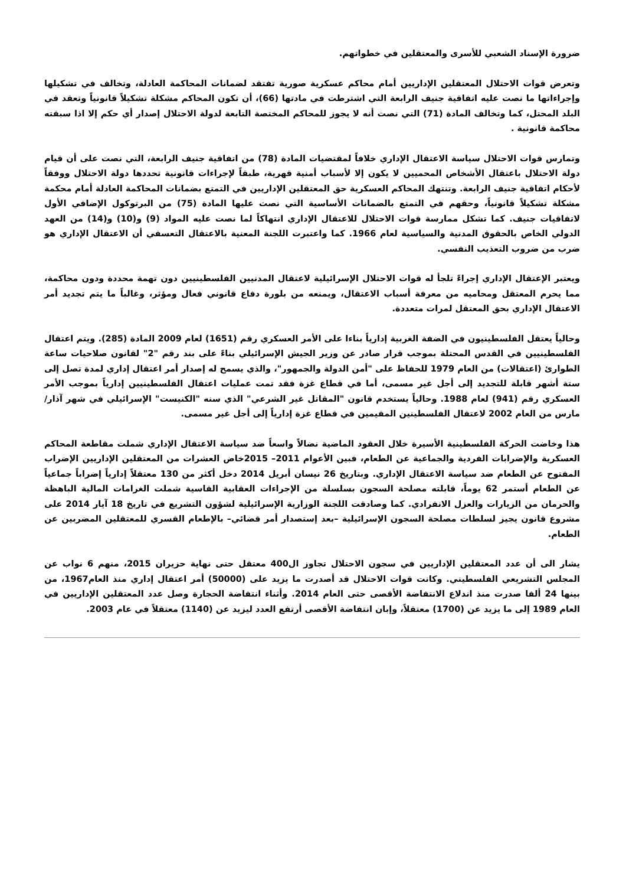ضرورة الإسناد الشعبي للأسرى والمعتقلين في خطواتهم.
وتعرض قوات الاحتلال المعتقلين الإداريين أمام محاكم عسكرية صورية تفتقد لضمانات المحاكمة العادلة، وتخالف في تشكيلها وإجراءاتها ما نصت عليه اتفاقية جنيف الرابعة التي اشترطت في مادتها (66)، أن تكون المحاكم مشكلة تشكيلاً قانونياً وتعقد في البلد المحتل، كما وتخالف المادة (71) التي نصت أنه لا يجوز للمحاكم المختصة التابعة لدولة الاحتلال إصدار أي حكم إلا اذا سبقته محاكمة قانونية .
وتمارس قوات الاحتلال سياسة الاعتقال الإداري خلافاً لمقتضيات المادة (78) من اتفاقية جنيف الرابعة، التي نصت على أن قيام دولة الاحتلال باعتقال الأشخاص المحميين لا يكون إلا لأسباب أمنية قهرية، طبقاً لإجراءات قانونية تحددها دولة الاحتلال ووفقاً لأحكام اتفاقية جنيف الرابعة. وتنتهك المحاكم العسكرية حق المعتقلين الإداريين في التمتع بضمانات المحاكمة العادلة أمام محكمة مشكلة تشكيلاً قانونياً، وحقهم في التمتع بالضمانات الأساسية التي نصت عليها المادة (75) من البرتوكول الإضافي الأول لاتفاقيات جنيف. كما تشكل ممارسة قوات الاحتلال للاعتقال الإداري انتهاكاً لما نصت عليه المواد (9) و(10) و(14) من العهد الدولي الخاص بالحقوق المدنية والسياسية لعام 1966. كما واعتبرت اللجنة المعنية بالاعتقال التعسفي أن الاعتقال الإداري هو ضرب من ضروب التعذيب النفسي.
ويعتبر الإعتقال الإداري إجراءً تلجأ له قوات الاحتلال الإسرائيلية لاعتقال المدنيين الفلسطينيين دون تهمة محددة ودون محاكمة، مما يحرم المعتقل ومحاميه من معرفة أسباب الاعتقال، ويمنعه من بلورة دفاع قانوني فعال ومؤثر، وغالباً ما يتم تجديد أمر الاعتقال الإداري بحق المعتقل لمرات متعددة.
وحالياً يعتقل الفلسطينيون في الضفة الغربية إدارياً بناءا على الأمر العسكري رقم (1651) لعام 2009 المادة (285). ويتم اعتقال الفلسطينيين في القدس المحتلة بموجب قرار صادر عن وزير الجيش الإسرائيلي بناءً على بند رقم "2" لقانون صلاحيات ساعة الطوارئ (اعتقالات) من العام 1979 للحفاظ على "أمن الدولة والجمهور"، والذي يسمح له إصدار أمر اعتقال إداري لمدة تصل إلى ستة أشهر قابلة للتجديد إلى أجل غير مسمى، أما في قطاع غزة فقد تمت عمليات اعتقال الفلسطينيين إدارياً بموجب الأمر العسكري رقم (941) لعام 1988. وحالياً يستخدم قانون "المقاتل غير الشرعي" الذي سنه "الكنيست" الإسرائيلي في شهر آذار/مارس من العام 2002 لاعتقال الفلسطينين المقيمين في قطاع غزة إدارياً إلى أجل غير مسمى.
هذا وخاضت الحركة الفلسطينية الأسيرة خلال العقود الماضية نضالاً واسعاً ضد سياسة الاعتقال الإداري شملت مقاطعة المحاكم العسكرية والإضرابات الفردية والجماعية عن الطعام، فبين الأعوام 2011– 2015خاض العشرات من المعتقلين الإداريين الإضراب المفتوح عن الطعام ضد سياسة الاعتقال الإداري. وبتاريخ 26 نيسان أبريل 2014 دخل أكثر من 130 معتقلاً إدارياً إضراباً جماعياً عن الطعام أستمر 62 يوماً، قابلته مصلحة السجون بسلسلة من الإجراءات العقابية القاسية شملت الغرامات المالية الباهظة والحرمان من الزيارات والعزل الانفرادي. كما وصادقت اللجنة الوزارية الإسرائيلية لشؤون التشريع في تاريخ 18 آيار 2014 على مشروع قانون يجيز لسلطات مصلحة السجون الإسرائيلية –بعد إستصدار أمر قضائي– بالإطعام القسري للمعتقلين المضربين عن الطعام.
يشار الى أن عدد المعتقلين الإداريين في سجون الاحتلال تجاوز ال400 معتقل حتى نهاية حزيران 2015، منهم 6 نواب عن المجلس التشريعي الفلسطيني. وكانت قوات الاحتلال قد أصدرت ما يزيد على (50000) أمر اعتقال إداري منذ العام1967، من بينها 24 ألفا صدرت منذ اندلاع الانتفاضة الأقصى حتى العام 2014. وأثناء انتفاضة الحجارة وصل عدد المعتقلين الإداريين في العام 1989 إلى ما يزيد عن (1700) معتقلاً، وإبان انتفاضة الأقصى أرتفع العدد ليزيد عن (1140) معتقلاً في عام 2003.